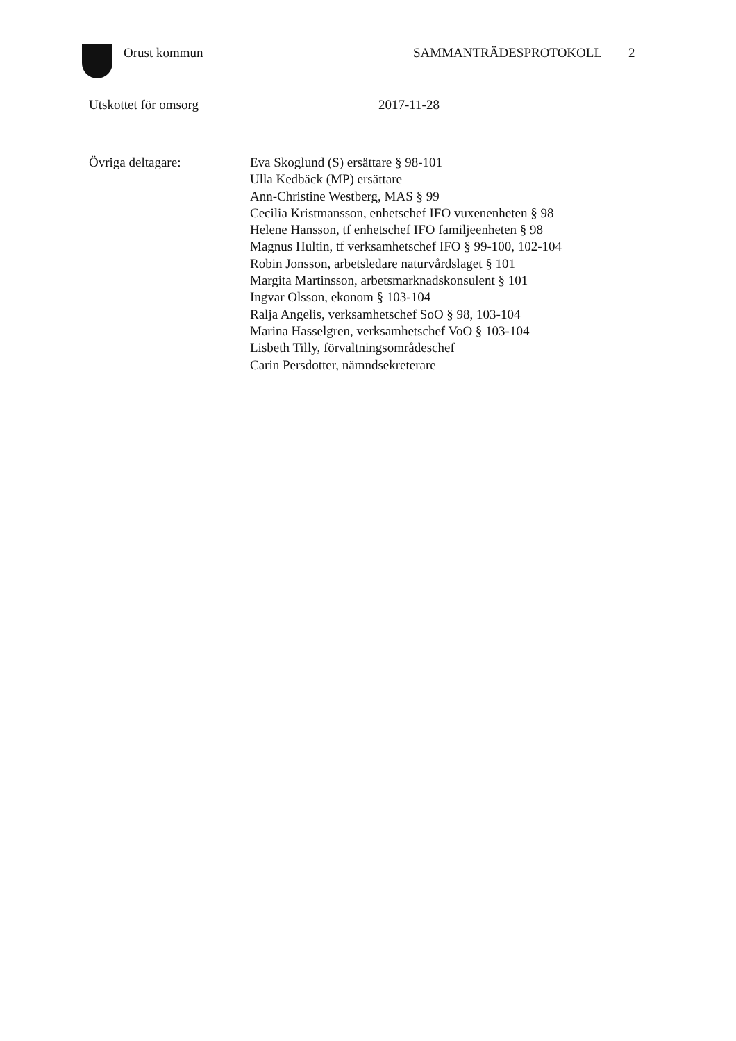Orust kommun SAMMANTRÄDESPROTOKOLL 2
Utskottet för omsorg 2017-11-28
Övriga deltagare: Eva Skoglund (S) ersättare § 98-101
Ulla Kedbäck (MP) ersättare
Ann-Christine Westberg, MAS § 99
Cecilia Kristmansson, enhetschef IFO vuxenenheten § 98
Helene Hansson, tf enhetschef IFO familjeenheten § 98
Magnus Hultin, tf verksamhetschef IFO § 99-100, 102-104
Robin Jonsson, arbetsledare naturvårdslaget § 101
Margita Martinsson, arbetsmarknadskonsulent § 101
Ingvar Olsson, ekonom § 103-104
Ralja Angelis, verksamhetschef SoO § 98, 103-104
Marina Hasselgren, verksamhetschef VoO § 103-104
Lisbeth Tilly, förvaltningsområdeschef
Carin Persdotter, nämndsekreterare